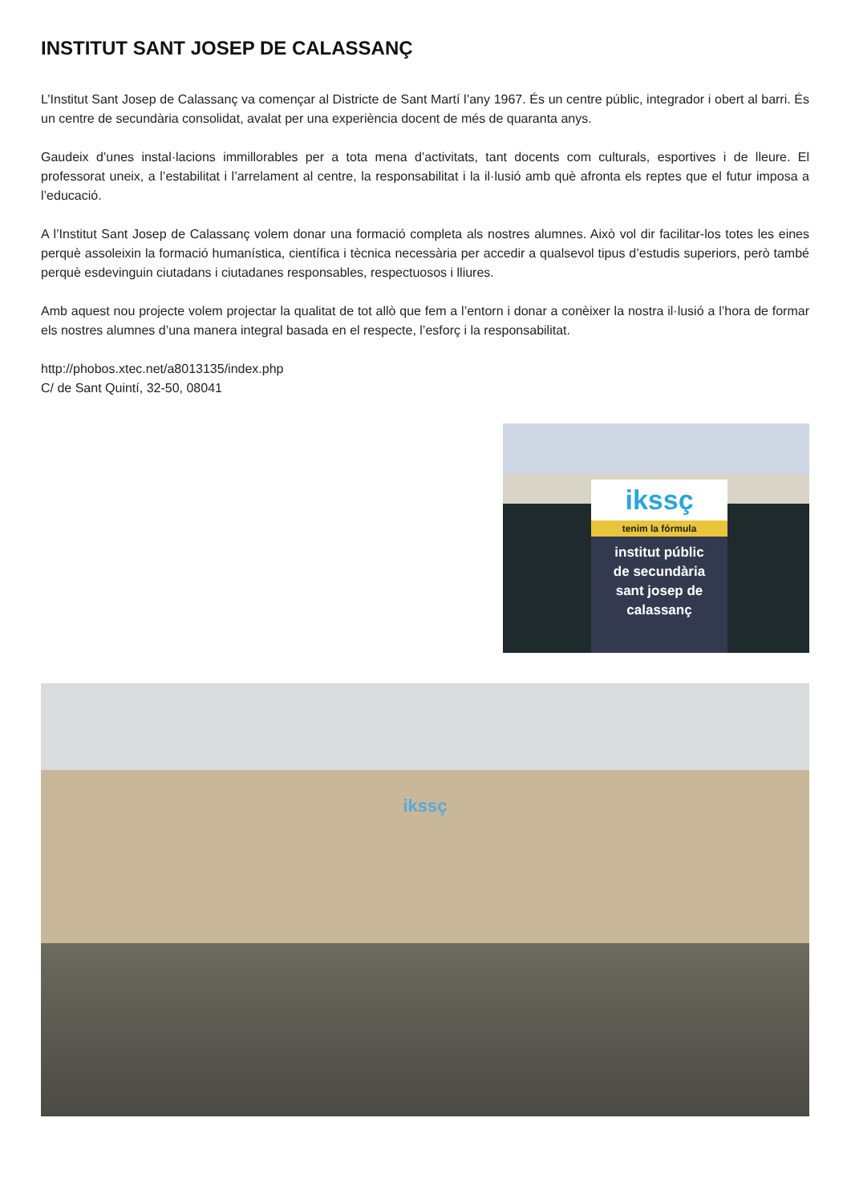INSTITUT SANT JOSEP DE CALASSANÇ
L’Institut Sant Josep de Calassanç va començar al Districte de Sant Martí l’any 1967. És un centre públic, integrador i obert al barri. És un centre de secundària consolidat, avalat per una experiència docent de més de quaranta anys.
Gaudeix d’unes instal·lacions immillorables per a tota mena d’activitats, tant docents com culturals, esportives i de lleure. El professorat uneix, a l’estabilitat i l’arrelament al centre, la responsabilitat i la il·lusió amb què afronta els reptes que el futur imposa a l’educació.
A l’Institut Sant Josep de Calassanç volem donar una formació completa als nostres alumnes. Això vol dir facilitar-los totes les eines perquè assoleixin la formació humanística, científica i tècnica necessària per accedir a qualsevol tipus d’estudis superiors, però també perquè esdevinguin ciutadans i ciutadanes responsables, respectuosos i lliures.
Amb aquest nou projecte volem projectar la qualitat de tot allò que fem a l’entorn i donar a conèixer la nostra il·lusió a l’hora de formar els nostres alumnes d’una manera integral basada en el respecte, l’esforç i la responsabilitat.
http://phobos.xtec.net/a8013135/index.php
C/ de Sant Quintí, 32-50, 08041
ikssç
tenim la fórmula
institut públic
de secundària
sant josep de
calassanç
ikssç